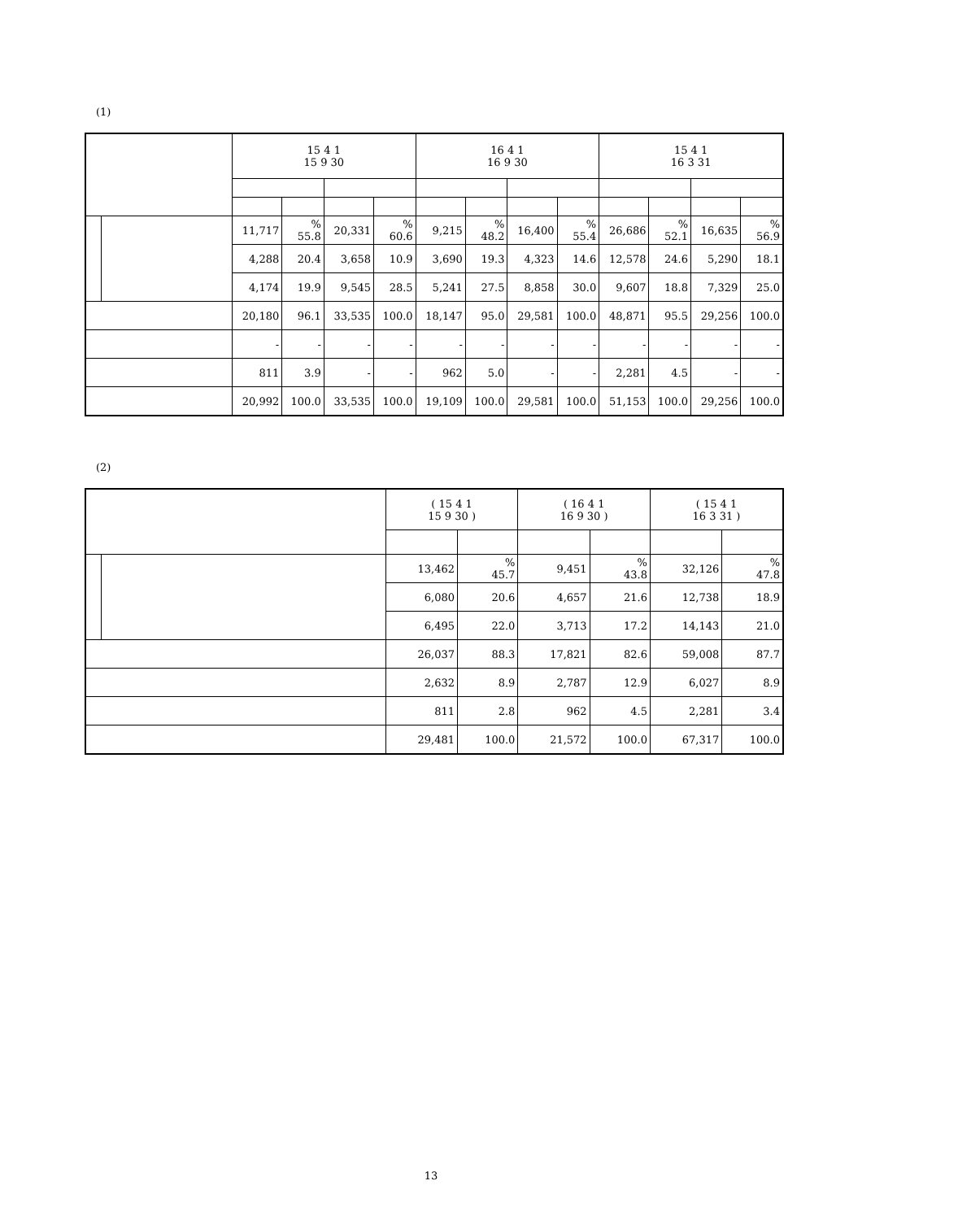(1)
| | | 15 4 1 15 9 30 | | | | 16 4 1 16 9 30 | | | | 15 4 1 16 3 31 | | | |
| --- | --- | --- | --- | --- | --- | --- | --- | --- | --- | --- | --- | --- | --- |
| | | 11,717 | % 55.8 | 20,331 | % 60.6 | 9,215 | % 48.2 | 16,400 | % 55.4 | 26,686 | % 52.1 | 16,635 | % 56.9 |
| | | 4,288 | 20.4 | 3,658 | 10.9 | 3,690 | 19.3 | 4,323 | 14.6 | 12,578 | 24.6 | 5,290 | 18.1 |
| | | 4,174 | 19.9 | 9,545 | 28.5 | 5,241 | 27.5 | 8,858 | 30.0 | 9,607 | 18.8 | 7,329 | 25.0 |
| | | 20,180 | 96.1 | 33,535 | 100.0 | 18,147 | 95.0 | 29,581 | 100.0 | 48,871 | 95.5 | 29,256 | 100.0 |
| | | - | - | - | - | - | - | - | - | - | - | - | - |
| | | 811 | 3.9 | - | - | 962 | 5.0 | - | - | 2,281 | 4.5 | - | - |
| | | 20,992 | 100.0 | 33,535 | 100.0 | 19,109 | 100.0 | 29,581 | 100.0 | 51,153 | 100.0 | 29,256 | 100.0 |
(2)
| | | ( 15 4 1 15 9 30 ) | | ( 16 4 1 16 9 30 ) | | ( 15 4 1 16 3 31 ) | |
| --- | --- | --- | --- | --- | --- | --- | --- |
| | | 13,462 | % 45.7 | 9,451 | % 43.8 | 32,126 | % 47.8 |
| | | 6,080 | 20.6 | 4,657 | 21.6 | 12,738 | 18.9 |
| | | 6,495 | 22.0 | 3,713 | 17.2 | 14,143 | 21.0 |
| | | 26,037 | 88.3 | 17,821 | 82.6 | 59,008 | 87.7 |
| | | 2,632 | 8.9 | 2,787 | 12.9 | 6,027 | 8.9 |
| | | 811 | 2.8 | 962 | 4.5 | 2,281 | 3.4 |
| | | 29,481 | 100.0 | 21,572 | 100.0 | 67,317 | 100.0 |
13